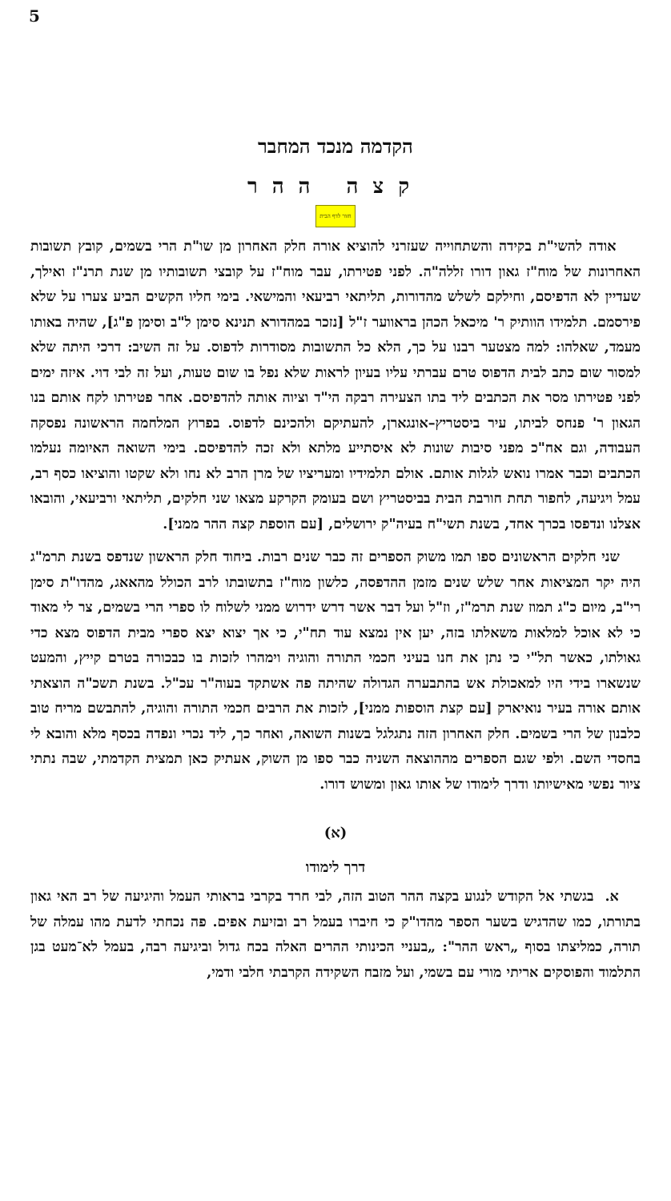5
הקדמה מנכד המחבר
קצה ההר
חזור לדף הבית
אודה להשי"ת בקידה והשתחוייה שעזרני להוציא אורה חלק האחרון מן שו"ת הרי בשמים, קובץ תשובות האחרונות של מוח"ז גאון דורו זללה"ה. לפני פטירתו, עבר מוח"ז על קובצי תשובותיו מן שנת תרנ"ז ואילך, שעדיין לא הדפיסם, וחילקם לשלש מהדורות, תליתאי רביעאי והמישאי. בימי חליו הקשים הביע צערו על שלא פירסמם. תלמידו הוותיק ר' מיכאל הכהן בראווער ז"ל [נזכר במהדורא תנינא סימן ל"ב וסימן פ"ג], שהיה באותו מעמד, שאלהו: למה מצטער רבנו על כך, הלא כל התשובות מסודרות לדפוס. על זה השיב: דרכי היתה שלא למסור שום כתב לבית הדפוס טרם עברתי עליו בעיון לראות שלא נפל בו שום טעות, ועל זה לבי דוי. איזה ימים לפני פטירתו מסר את הכתבים ליד בתו הצעירה רבקה הי"ד וציוה אותה להדפיסם. אחר פטירתו לקח אותם בנו הגאון ר' פנחס לביתו, עיר ביסטריץ–אונגארן, להעתיקם ולהכינם לדפוס. בפרוץ המלחמה הראשונה נפסקה העבודה, וגם אח"כ מפני סיבות שונות לא איסתייע מלתא ולא זכה להדפיסם. בימי השואה האיומה נעלמו הכתבים וכבר אמרו נואש לגלות אותם. אולם תלמידיו ומעריציו של מרן הרב לא נחו ולא שקטו והוציאו כסף רב, עמל ויגיעה, לחפור תחת חורבת הבית בביסטריץ ושם בעומק הקרקע מצאו שני חלקים, תליתאי ורביעאי, והובאו אצלנו ונדפסו בכרך אחד, בשנת תשי"ח בעיה"ק ירושלים, [עם הוספת קצה ההר ממני].
שני חלקים הראשונים ספו תמו משוק הספרים זה כבר שנים רבות. ביחוד חלק הראשון שנדפס בשנת תרמ"ג היה יקר המציאות אחר שלש שנים מזמן ההדפסה, כלשון מוח"ז בתשובתו לרב הכולל מהאאג, מהדו"ת סימן רי"ב, מיום כ"ג תמוז שנת תרמ"ז, וז"ל ועל דבר אשר דרש ידרוש ממני לשלוח לו ספרי הרי בשמים, צר לי מאוד כי לא אוכל למלאות משאלתו בזה, יען אין נמצא עוד תח"י, כי אך יצוא יצא ספרי מבית הדפוס מצא כדי גאולתו, כאשר תל"י כי נתן את חנו בעיני חכמי התורה והוגיה וימהרו לזכות בו כבכורה בטרם קייץ, והמעט שנשארו בידי היו למאכולת אש בהתבערה הגדולה שהיתה פה אשתקד בעוה"ר עכ"ל. בשנת תשכ"ה הוצאתי אותם אורה בעיר נואיארק [עם קצת הוספות ממני], לזכות את הרבים חכמי התורה והוגיה, להתבשם מריח טוב כלבנון של הרי בשמים. חלק האחרון הזה נתגלגל בשנות השואה, ואחר כך, ליד נכרי ונפדה בכסף מלא והובא לי בחסדי השם. ולפי שגם הספרים מההוצאה השניה כבר ספו מן השוק, אעתיק כאן תמצית הקדמתי, שבה נתתי ציור נפשי מאישיותו ודרך לימודו של אותו גאון ומשוש דורו.
(א)
דרך לימודו
א. בגשתי אל הקודש לנגוע בקצה ההר הטוב הזה, לבי חרד בקרבי בראותי העמל והיגיעה של רב האי גאון בתורתו, כמו שהדגיש בשער הספר מהדו"ק כי חיברו בעמל רב ובזיעת אפים. פה נכחתי לדעת מהו עמלה של תורה, כמליצתו בסוף „ראש ההר": „בעניי הכינותי ההרים האלה בכח גדול וביגיעה רבה, בעמל לא־מעט בגן התלמוד והפוסקים אריתי מורי עם בשמי, ועל מזבח השקידה הקרבתי חלבי ודמי,